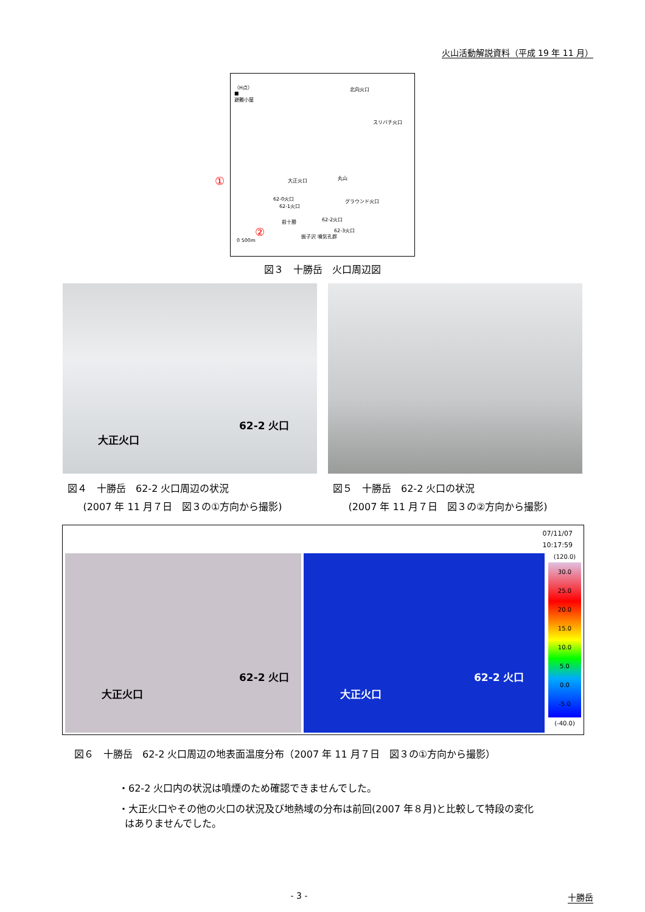火山活動解説資料（平成 19 年 11 月）
（H点）
■
避難小屋
北向火口
スリバチ火口
大正火口 丸山
62-0火口
62-1火口
グラウンド火口
前十勝 62-2火口
62-3火口
振子沢 噴気孔群
0 500m
①
②
図３　十勝岳　火口周辺図
大正火口
62-2 火口
図４　十勝岳　62-2 火口周辺の状況
(2007 年 11 月７日　図３の①方向から撮影)
図５　十勝岳　62-2 火口の状況
(2007 年 11 月７日　図３の②方向から撮影)
07/11/07
10:17:59
大正火口
62-2 火口
大正火口
62-2 火口
(120.0)
30.0
25.0
20.0
15.0
10.0
5.0
0.0
-5.0
(-40.0)
図６　十勝岳　62-2 火口周辺の地表面温度分布（2007 年 11 月７日　図３の①方向から撮影）
・62-2 火口内の状況は噴煙のため確認できませんでした。
・大正火口やその他の火口の状況及び地熱域の分布は前回(2007 年８月)と比較して特段の変化
はありませんでした。
- 3 - 十勝岳